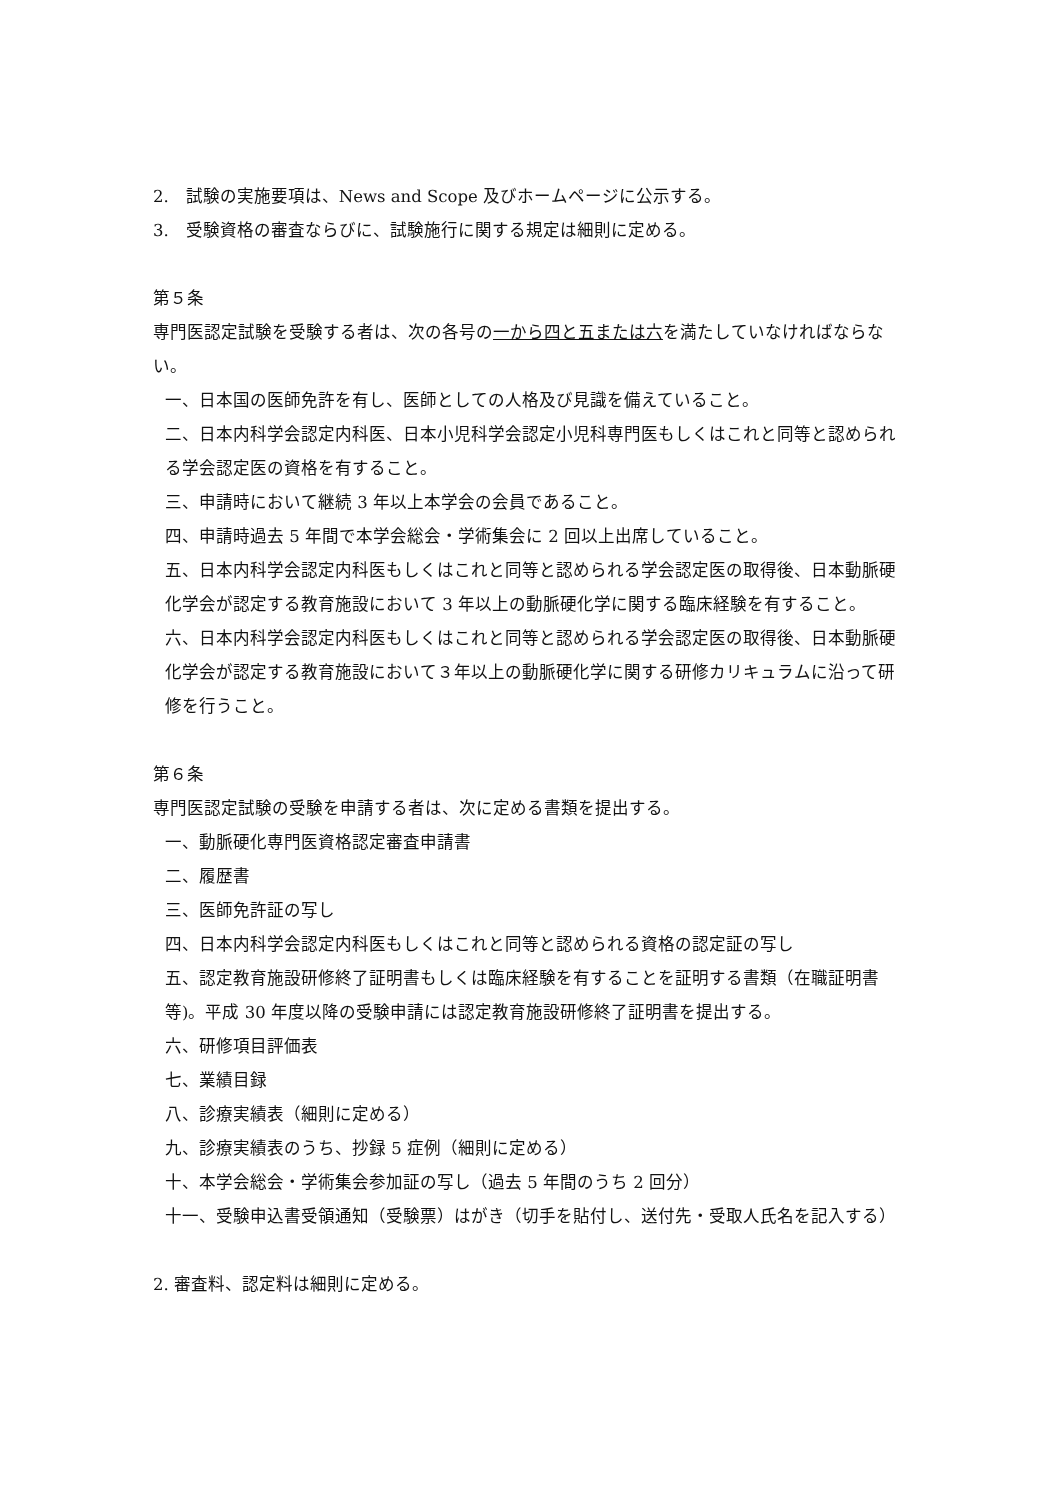2.　試験の実施要項は、News and Scope 及びホームページに公示する。
3.　受験資格の審査ならびに、試験施行に関する規定は細則に定める。
第５条
専門医認定試験を受験する者は、次の各号の一から四と五または六を満たしていなければならない。
一、日本国の医師免許を有し、医師としての人格及び見識を備えていること。
二、日本内科学会認定内科医、日本小児科学会認定小児科専門医もしくはこれと同等と認められる学会認定医の資格を有すること。
三、申請時において継続 3 年以上本学会の会員であること。
四、申請時過去 5 年間で本学会総会・学術集会に 2 回以上出席していること。
五、日本内科学会認定内科医もしくはこれと同等と認められる学会認定医の取得後、日本動脈硬化学会が認定する教育施設において 3 年以上の動脈硬化学に関する臨床経験を有すること。
六、日本内科学会認定内科医もしくはこれと同等と認められる学会認定医の取得後、日本動脈硬化学会が認定する教育施設において３年以上の動脈硬化学に関する研修カリキュラムに沿って研修を行うこと。
第６条
専門医認定試験の受験を申請する者は、次に定める書類を提出する。
一、動脈硬化専門医資格認定審査申請書
二、履歴書
三、医師免許証の写し
四、日本内科学会認定内科医もしくはこれと同等と認められる資格の認定証の写し
五、認定教育施設研修終了証明書もしくは臨床経験を有することを証明する書類（在職証明書等)。平成 30 年度以降の受験申請には認定教育施設研修終了証明書を提出する。
六、研修項目評価表
七、業績目録
八、診療実績表（細則に定める）
九、診療実績表のうち、抄録 5 症例（細則に定める）
十、本学会総会・学術集会参加証の写し（過去 5 年間のうち 2 回分）
十一、受験申込書受領通知（受験票）はがき（切手を貼付し、送付先・受取人氏名を記入する）
2. 審査料、認定料は細則に定める。